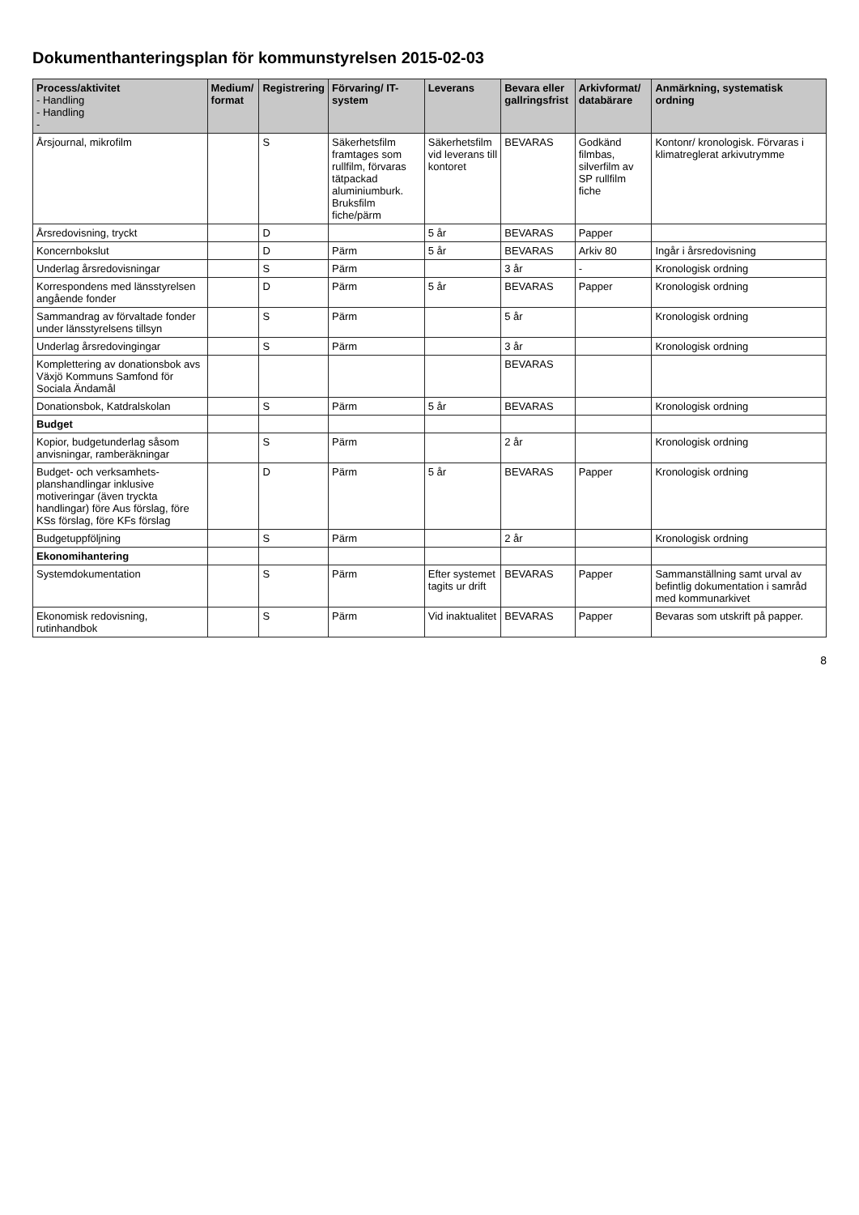Dokumenthanteringsplan för kommunstyrelsen 2015-02-03
| Process/aktivitet - Handling - Handling - | Medium/ format | Registrering | Förvaring/ IT-system | Leverans | Bevara eller gallringsfrist | Arkivformat/ databärare | Anmärkning, systematisk ordning |
| --- | --- | --- | --- | --- | --- | --- | --- |
| Årsjournal, mikrofilm | | S | Säkerhetsfilm framtages som rullfilm, förvaras tätpackad aluminiumburk. Bruksfilm fiche/pärm | Säkerhetsfilm vid leverans till kontoret | BEVARAS | Godkänd filmbas, silverfilm av SP rullfilm fiche | Kontonr/ kronologisk. Förvaras i klimatreglerat arkivutrymme |
| Årsredovisning, tryckt | | D | | 5 år | BEVARAS | Papper | |
| Koncernbokslut | | D | Pärm | 5 år | BEVARAS | Arkiv 80 | Ingår i årsredovisning |
| Underlag årsredovisningar | | S | Pärm | | 3 år | - | Kronologisk ordning |
| Korrespondens med länsstyrelsen angående fonder | | D | Pärm | 5 år | BEVARAS | Papper | Kronologisk ordning |
| Sammandrag av förvaltade fonder under länsstyrelsens tillsyn | | S | Pärm | | 5 år | | Kronologisk ordning |
| Underlag årsredovingingar | | S | Pärm | | 3 år | | Kronologisk ordning |
| Komplettering av donationsbok avs Växjö Kommuns Samfond för Sociala Ändamål | | | | | BEVARAS | | |
| Donationsbok, Katdralskolan | | S | Pärm | 5 år | BEVARAS | | Kronologisk ordning |
| Budget | | | | | | | |
| Kopior, budgetunderlag såsom anvisningar, ramberäkningar | | S | Pärm | | 2 år | | Kronologisk ordning |
| Budget- och verksamhets-planshandlingar inklusive motiveringar (även tryckta handlingar) före Aus förslag, före KSs förslag, före KFs förslag | | D | Pärm | 5 år | BEVARAS | Papper | Kronologisk ordning |
| Budgetuppföljning | | S | Pärm | | 2 år | | Kronologisk ordning |
| Ekonomihantering | | | | | | | |
| Systemdokumentation | | S | Pärm | Efter systemet tagits ur drift | BEVARAS | Papper | Sammanställning samt urval av befintlig dokumentation i samråd med kommunarkivet |
| Ekonomisk redovisning, rutinhandbok | | S | Pärm | Vid inaktualitet | BEVARAS | Papper | Bevaras som utskrift på papper. |
8